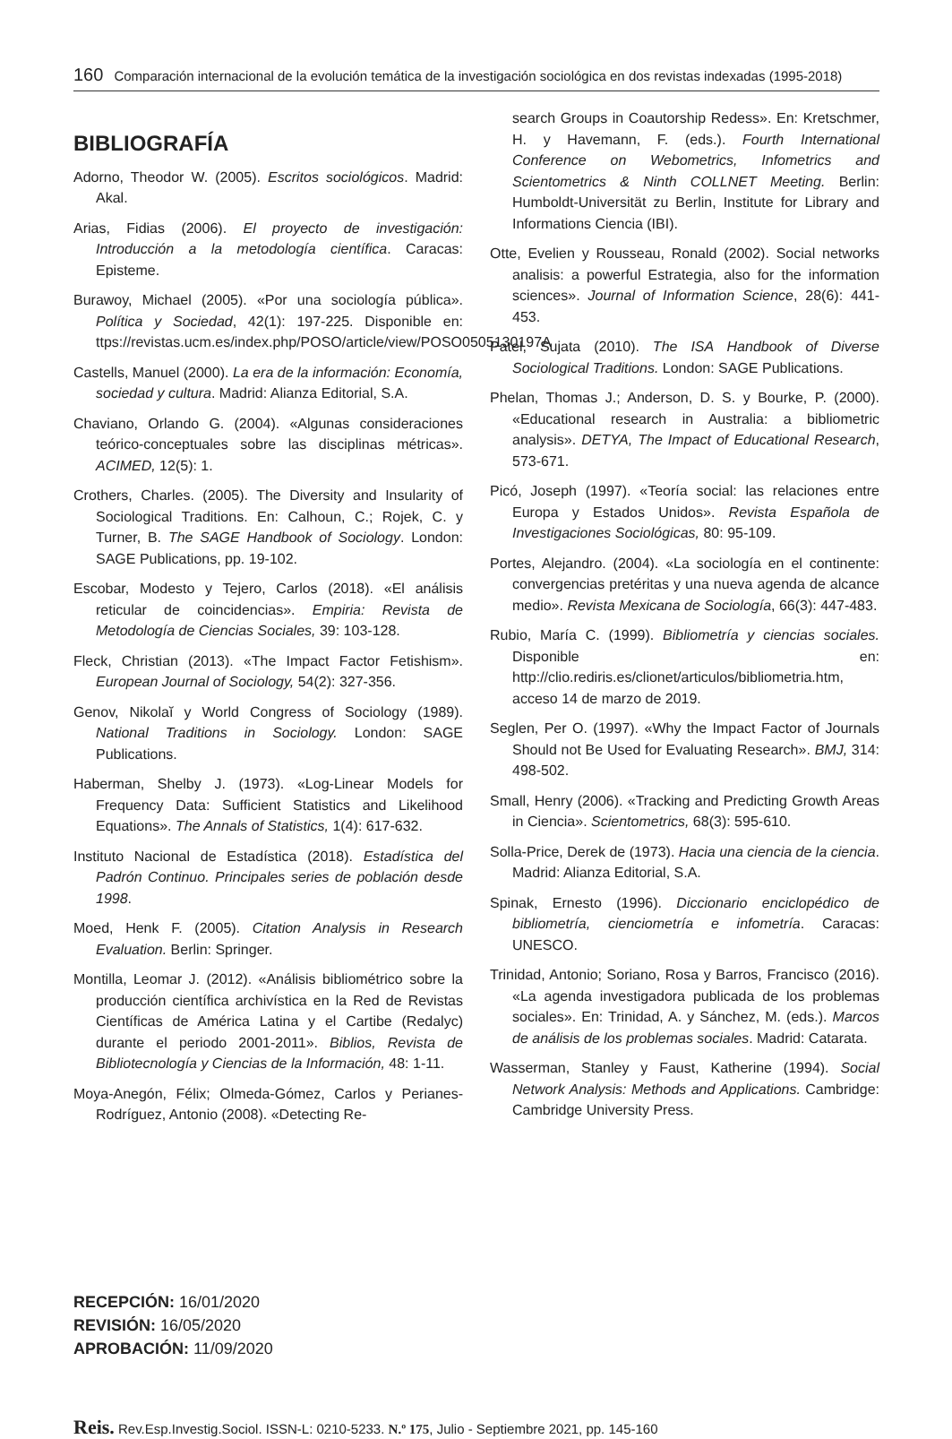160 Comparación internacional de la evolución temática de la investigación sociológica en dos revistas indexadas (1995-2018)
BIBLIOGRAFÍA
Adorno, Theodor W. (2005). Escritos sociológicos. Madrid: Akal.
Arias, Fidias (2006). El proyecto de investigación: Introducción a la metodología científica. Caracas: Episteme.
Burawoy, Michael (2005). «Por una sociología pública». Política y Sociedad, 42(1): 197-225. Disponible en: ttps://revistas.ucm.es/index.php/POSO/article/view/POSO0505130197A
Castells, Manuel (2000). La era de la información: Economía, sociedad y cultura. Madrid: Alianza Editorial, S.A.
Chaviano, Orlando G. (2004). «Algunas consideraciones teórico-conceptuales sobre las disciplinas métricas». ACIMED, 12(5): 1.
Crothers, Charles. (2005). The Diversity and Insularity of Sociological Traditions. En: Calhoun, C.; Rojek, C. y Turner, B. The SAGE Handbook of Sociology. London: SAGE Publications, pp. 19-102.
Escobar, Modesto y Tejero, Carlos (2018). «El análisis reticular de coincidencias». Empiria: Revista de Metodología de Ciencias Sociales, 39: 103-128.
Fleck, Christian (2013). «The Impact Factor Fetishism». European Journal of Sociology, 54(2): 327-356.
Genov, Nikolaĭ y World Congress of Sociology (1989). National Traditions in Sociology. London: SAGE Publications.
Haberman, Shelby J. (1973). «Log-Linear Models for Frequency Data: Sufficient Statistics and Likelihood Equations». The Annals of Statistics, 1(4): 617-632.
Instituto Nacional de Estadística (2018). Estadística del Padrón Continuo. Principales series de población desde 1998.
Moed, Henk F. (2005). Citation Analysis in Research Evaluation. Berlin: Springer.
Montilla, Leomar J. (2012). «Análisis bibliométrico sobre la producción científica archivística en la Red de Revistas Científicas de América Latina y el Cartibe (Redalyc) durante el periodo 2001-2011». Biblios, Revista de Bibliotecnología y Ciencias de la Información, 48: 1-11.
Moya-Anegón, Félix; Olmeda-Gómez, Carlos y Perianes-Rodríguez, Antonio (2008). «Detecting Re-
search Groups in Coautorship Redess». En: Kretschmer, H. y Havemann, F. (eds.). Fourth International Conference on Webometrics, Infometrics and Scientometrics & Ninth COLLNET Meeting. Berlin: Humboldt-Universität zu Berlin, Institute for Library and Informations Ciencia (IBI).
Otte, Evelien y Rousseau, Ronald (2002). Social networks analisis: a powerful Estrategia, also for the information sciences». Journal of Information Science, 28(6): 441-453.
Patel, Sujata (2010). The ISA Handbook of Diverse Sociological Traditions. London: SAGE Publications.
Phelan, Thomas J.; Anderson, D. S. y Bourke, P. (2000). «Educational research in Australia: a bibliometric analysis». DETYA, The Impact of Educational Research, 573-671.
Picó, Joseph (1997). «Teoría social: las relaciones entre Europa y Estados Unidos». Revista Española de Investigaciones Sociológicas, 80: 95-109.
Portes, Alejandro. (2004). «La sociología en el continente: convergencias pretéritas y una nueva agenda de alcance medio». Revista Mexicana de Sociología, 66(3): 447-483.
Rubio, María C. (1999). Bibliometría y ciencias sociales. Disponible en: http://clio.rediris.es/clionet/articulos/bibliometria.htm, acceso 14 de marzo de 2019.
Seglen, Per O. (1997). «Why the Impact Factor of Journals Should not Be Used for Evaluating Research». BMJ, 314: 498-502.
Small, Henry (2006). «Tracking and Predicting Growth Areas in Ciencia». Scientometrics, 68(3): 595-610.
Solla-Price, Derek de (1973). Hacia una ciencia de la ciencia. Madrid: Alianza Editorial, S.A.
Spinak, Ernesto (1996). Diccionario enciclopédico de bibliometría, cienciometría e infometría. Caracas: UNESCO.
Trinidad, Antonio; Soriano, Rosa y Barros, Francisco (2016). «La agenda investigadora publicada de los problemas sociales». En: Trinidad, A. y Sánchez, M. (eds.). Marcos de análisis de los problemas sociales. Madrid: Catarata.
Wasserman, Stanley y Faust, Katherine (1994). Social Network Analysis: Methods and Applications. Cambridge: Cambridge University Press.
RECEPCIÓN: 16/01/2020
REVISIÓN: 16/05/2020
APROBACIÓN: 11/09/2020
Reis. Rev.Esp.Investig.Sociol. ISSN-L: 0210-5233. N.º 175, Julio - Septiembre 2021, pp. 145-160